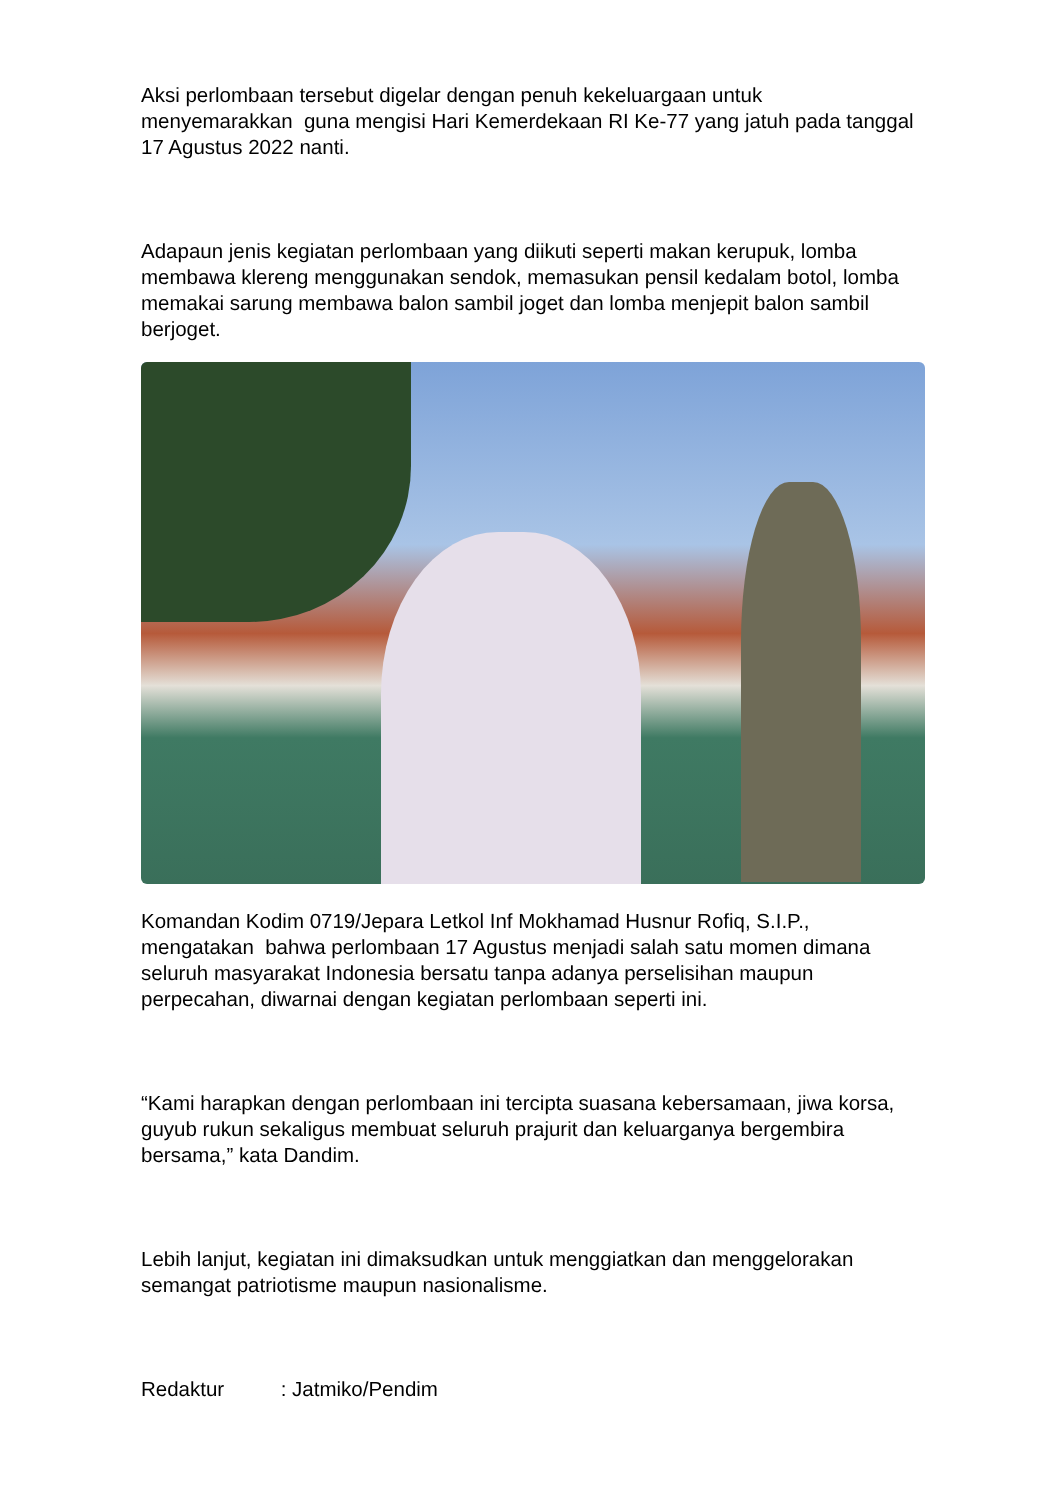Aksi perlombaan tersebut digelar dengan penuh kekeluargaan untuk menyemarakkan guna mengisi Hari Kemerdekaan RI Ke-77 yang jatuh pada tanggal 17 Agustus 2022 nanti.
Adapaun jenis kegiatan perlombaan yang diikuti seperti makan kerupuk, lomba membawa klereng menggunakan sendok, memasukan pensil kedalam botol, lomba memakai sarung membawa balon sambil joget dan lomba menjepit balon sambil berjoget.
Komandan Kodim 0719/Jepara Letkol Inf Mokhamad Husnur Rofiq, S.I.P., mengatakan bahwa perlombaan 17 Agustus menjadi salah satu momen dimana seluruh masyarakat Indonesia bersatu tanpa adanya perselisihan maupun perpecahan, diwarnai dengan kegiatan perlombaan seperti ini.
“Kami harapkan dengan perlombaan ini tercipta suasana kebersamaan, jiwa korsa, guyub rukun sekaligus membuat seluruh prajurit dan keluarganya bergembira bersama,” kata Dandim.
Lebih lanjut, kegiatan ini dimaksudkan untuk menggiatkan dan menggelorakan semangat patriotisme maupun nasionalisme.
Redaktur : Jatmiko/Pendim